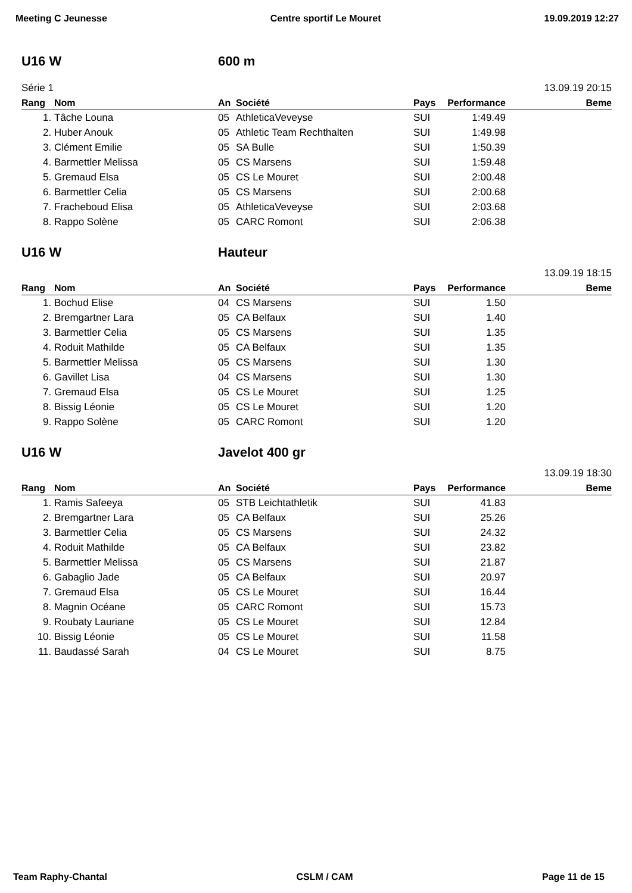Meeting C Jeunesse Centre sportif Le Mouret 19.09.2019 12:27
U16 W 600 m
Série 1 13.09.19 20:15
| Rang | Nom | An | Société | Pays | Performance | Beme |
| --- | --- | --- | --- | --- | --- | --- |
| 1. | Tâche Louna | 05 | AthleticaVeveyse | SUI | 1:49.49 | |
| 2. | Huber Anouk | 05 | Athletic Team Rechthalten | SUI | 1:49.98 | |
| 3. | Clément Emilie | 05 | SA Bulle | SUI | 1:50.39 | |
| 4. | Barmettler Melissa | 05 | CS Marsens | SUI | 1:59.48 | |
| 5. | Gremaud Elsa | 05 | CS Le Mouret | SUI | 2:00.48 | |
| 6. | Barmettler Celia | 05 | CS Marsens | SUI | 2:00.68 | |
| 7. | Fracheboud Elisa | 05 | AthleticaVeveyse | SUI | 2:03.68 | |
| 8. | Rappo Solène | 05 | CARC Romont | SUI | 2:06.38 | |
U16 W Hauteur
13.09.19 18:15
| Rang | Nom | An | Société | Pays | Performance | Beme |
| --- | --- | --- | --- | --- | --- | --- |
| 1. | Bochud Elise | 04 | CS Marsens | SUI | 1.50 | |
| 2. | Bremgartner Lara | 05 | CA Belfaux | SUI | 1.40 | |
| 3. | Barmettler Celia | 05 | CS Marsens | SUI | 1.35 | |
| 4. | Roduit Mathilde | 05 | CA Belfaux | SUI | 1.35 | |
| 5. | Barmettler Melissa | 05 | CS Marsens | SUI | 1.30 | |
| 6. | Gavillet Lisa | 04 | CS Marsens | SUI | 1.30 | |
| 7. | Gremaud Elsa | 05 | CS Le Mouret | SUI | 1.25 | |
| 8. | Bissig Léonie | 05 | CS Le Mouret | SUI | 1.20 | |
| 9. | Rappo Solène | 05 | CARC Romont | SUI | 1.20 | |
U16 W Javelot 400 gr
13.09.19 18:30
| Rang | Nom | An | Société | Pays | Performance | Beme |
| --- | --- | --- | --- | --- | --- | --- |
| 1. | Ramis Safeeya | 05 | STB Leichtathletik | SUI | 41.83 | |
| 2. | Bremgartner Lara | 05 | CA Belfaux | SUI | 25.26 | |
| 3. | Barmettler Celia | 05 | CS Marsens | SUI | 24.32 | |
| 4. | Roduit Mathilde | 05 | CA Belfaux | SUI | 23.82 | |
| 5. | Barmettler Melissa | 05 | CS Marsens | SUI | 21.87 | |
| 6. | Gabaglio Jade | 05 | CA Belfaux | SUI | 20.97 | |
| 7. | Gremaud Elsa | 05 | CS Le Mouret | SUI | 16.44 | |
| 8. | Magnin Océane | 05 | CARC Romont | SUI | 15.73 | |
| 9. | Roubaty Lauriane | 05 | CS Le Mouret | SUI | 12.84 | |
| 10. | Bissig Léonie | 05 | CS Le Mouret | SUI | 11.58 | |
| 11. | Baudassé Sarah | 04 | CS Le Mouret | SUI | 8.75 | |
Team Raphy-Chantal CSLM / CAM Page 11 de 15